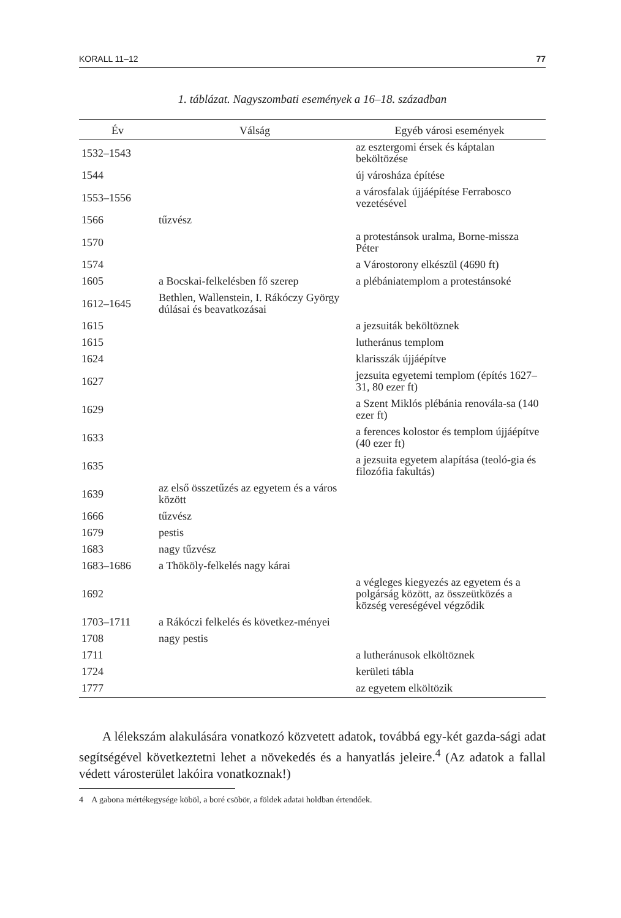KORALL 11–12 77
1. táblázat. Nagyszombati események a 16–18. században
| Év | Válság | Egyéb városi események |
| --- | --- | --- |
| 1532–1543 | | az esztergomi érsek és káptalan beköltözése |
| 1544 | | új városháza építése |
| 1553–1556 | | a városfalak újjáépítése Ferrabosco vezetésével |
| 1566 | tűzvész | |
| 1570 | | a protestánsok uralma, Borne-missza Péter |
| 1574 | | a Várostorony elkészül (4690 ft) |
| 1605 | a Bocskai-felkelésben fő szerep | a plébániatemplom a protestánsoké |
| 1612–1645 | Bethlen, Wallenstein, I. Rákóczy György dúlásai és beavatkozásai | |
| 1615 | | a jezsuiták beköltöznek |
| 1615 | | lutheránus templom |
| 1624 | | klarisszák újjáépítve |
| 1627 | | jezsuita egyetemi templom (építés 1627–31, 80 ezer ft) |
| 1629 | | a Szent Miklós plébánia renovála-sa (140 ezer ft) |
| 1633 | | a ferences kolostor és templom újjáépítve (40 ezer ft) |
| 1635 | | a jezsuita egyetem alapítása (teoló-gia és filozófia fakultás) |
| 1639 | az első összetűzés az egyetem és a város között | |
| 1666 | tűzvész | |
| 1679 | pestis | |
| 1683 | nagy tűzvész | |
| 1683–1686 | a Thököly-felkelés nagy kárai | |
| 1692 | | a végleges kiegyezés az egyetem és a polgárság között, az összeütközés a község vereségével végződik |
| 1703–1711 | a Rákóczi felkelés és következ-ményei | |
| 1708 | nagy pestis | |
| 1711 | | a lutheránusok elköltöznek |
| 1724 | | kerületi tábla |
| 1777 | | az egyetem elköltözik |
A lélekszám alakulására vonatkozó közvetett adatok, továbbá egy-két gazda-sági adat segítségével következtetni lehet a növekedés és a hanyatlás jeleire.<sup>4</sup> (Az adatok a fallal védett városterület lakóira vonatkoznak!)
4 A gabona mértékegysége köböl, a boré csöbör, a földek adatai holdban értendőek.